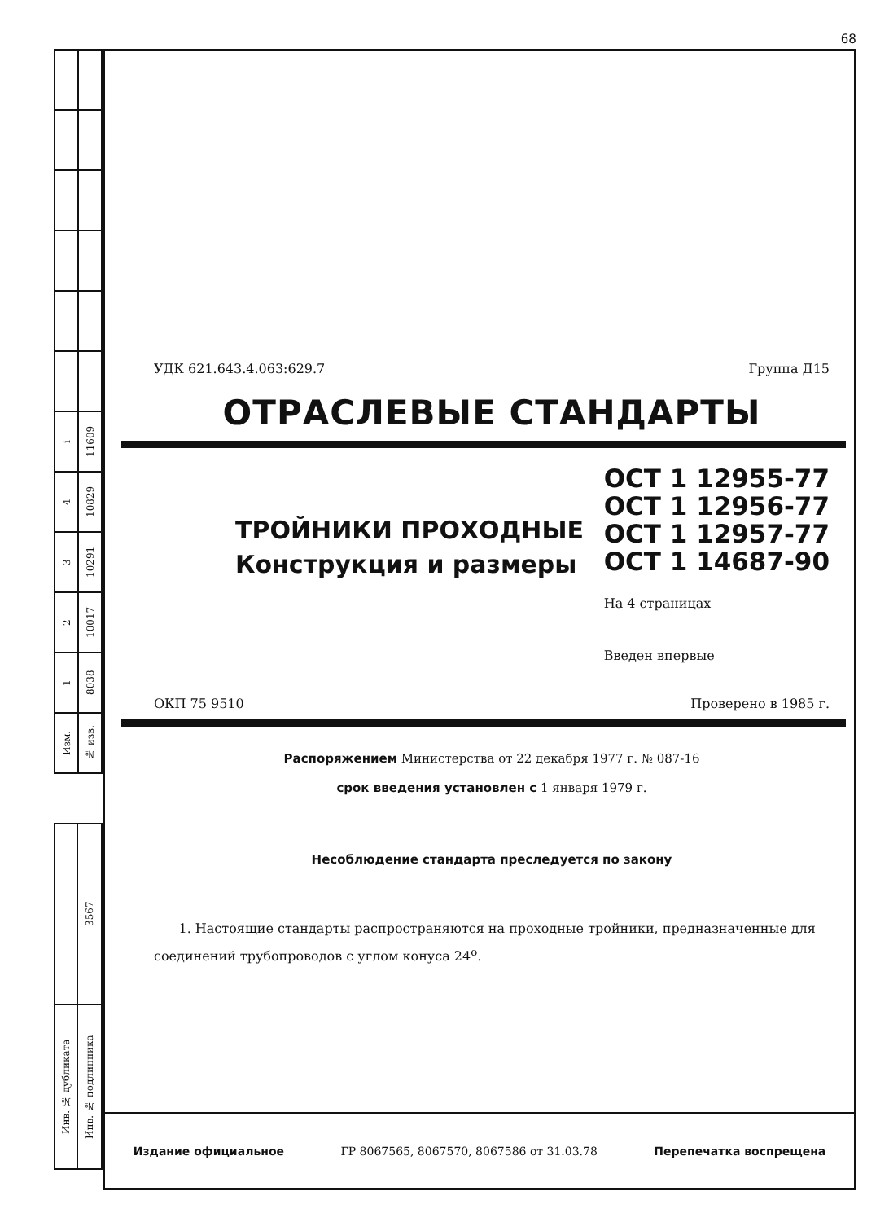68
| і | 11609 |
| 4 | 10829 |
| 3 | 10291 |
| 2 | 10017 |
| 1 | 8038 |
| Изм. | № изв. |
| | 3567 |
| Инв. № дубликата | Инв. № подлинника |
УДК 621.643.4.063:629.7 Группа Д15
ОТРАСЛЕВЫЕ СТАНДАРТЫ
ТРОЙНИКИ ПРОХОДНЫЕ
Конструкция и размеры
ОСТ 1 12955-77
ОСТ 1 12956-77
ОСТ 1 12957-77
ОСТ 1 14687-90
На 4 страницах
Введен впервые
ОКП 75 9510 Проверено в 1985 г.
Распоряжением Министерства от 22 декабря 1977 г. № 087-16
срок введения установлен с 1 января 1979 г.
Несоблюдение стандарта преследуется по закону
1. Настоящие стандарты распространяются на проходные тройники, предназначенные для соединений трубопроводов с углом конуса 24<sup>о</sup>.
Издание официальное ГР 8067565, 8067570, 8067586 от 31.03.78 Перепечатка воспрещена